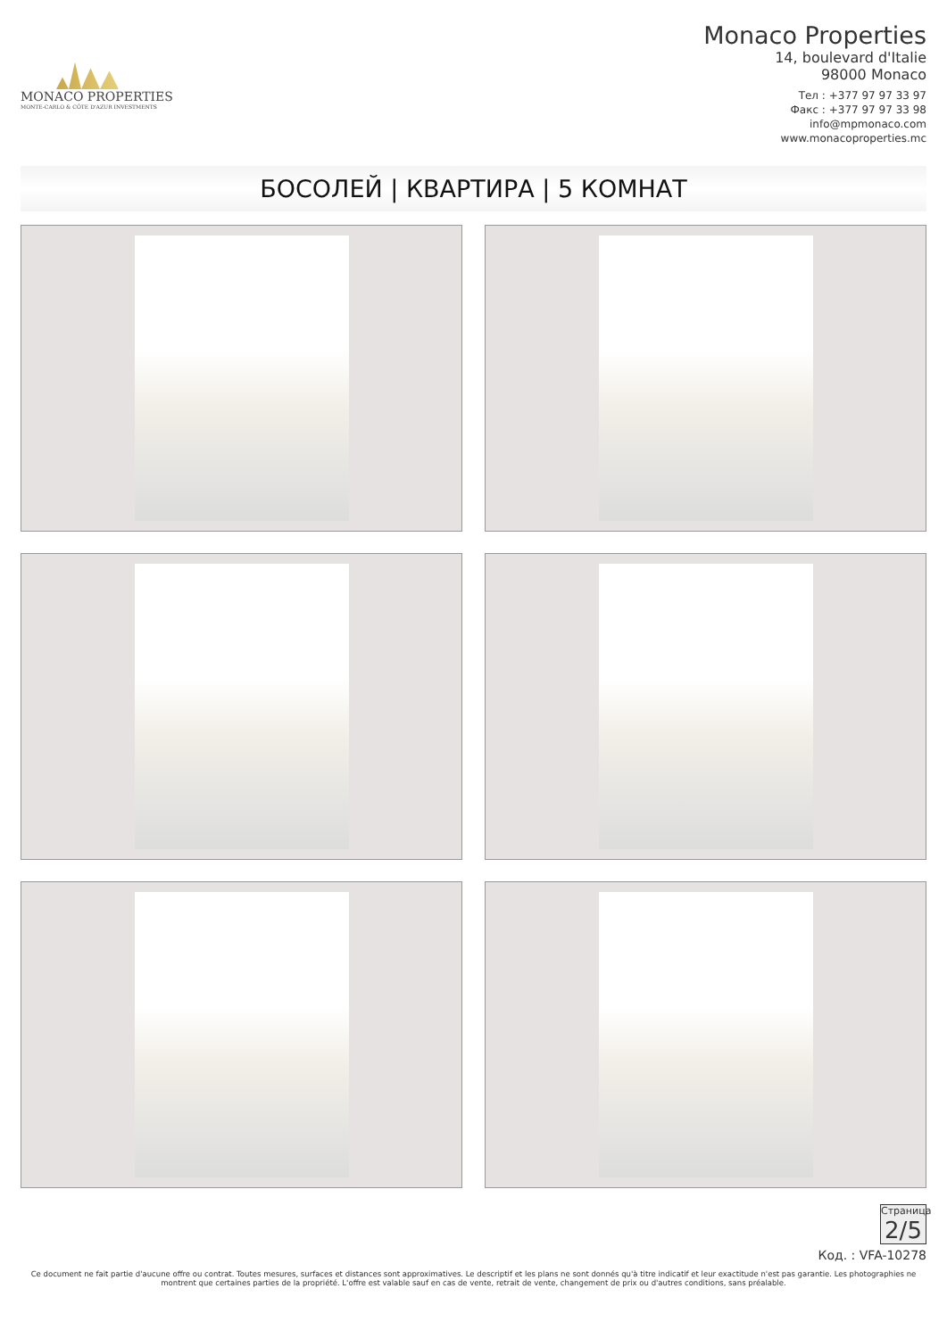MONACO PROPERTIES
MONTE-CARLO & CÔTE D'AZUR INVESTMENTS
Monaco Properties
14, boulevard d'Italie
98000 Monaco
Тел : +377 97 97 33 97
Факс : +377 97 97 33 98
info@mpmonaco.com
www.monacoproperties.mc
БОСОЛЕЙ | КВАРТИРА | 5 КОМНАТ
Страница
2/5
Код. : VFA-10278
Ce document ne fait partie d'aucune offre ou contrat. Toutes mesures, surfaces et distances sont approximatives. Le descriptif et les plans ne sont donnés qu'à titre indicatif et leur exactitude n'est pas garantie. Les photographies ne montrent que certaines parties de la propriété. L'offre est valable sauf en cas de vente, retrait de vente, changement de prix ou d'autres conditions, sans préalable.